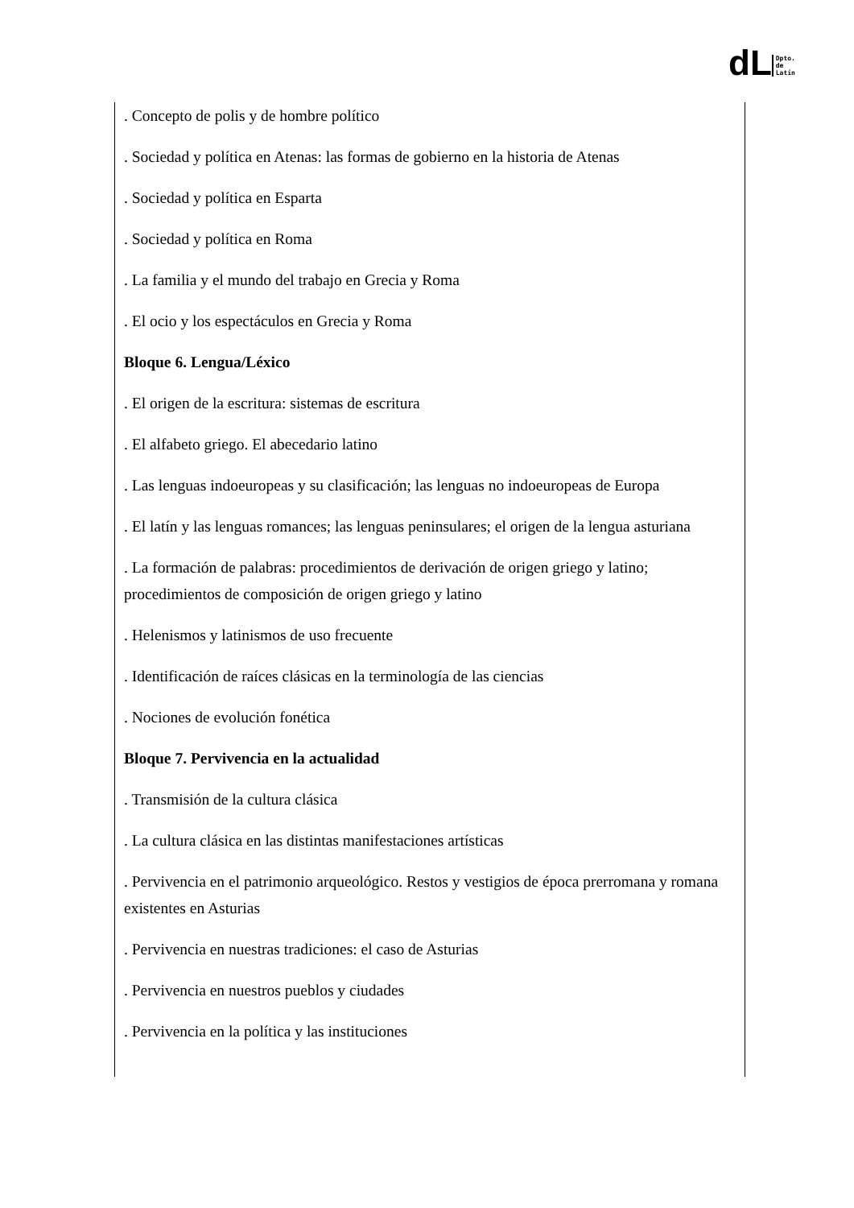dL Dpto.
de
Latín
. Concepto de polis y de hombre político
. Sociedad y política en Atenas: las formas de gobierno en la historia de Atenas
. Sociedad y política en Esparta
. Sociedad y política en Roma
. La familia y el mundo del trabajo en Grecia y Roma
. El ocio y los espectáculos en Grecia y Roma
Bloque 6. Lengua/Léxico
. El origen de la escritura: sistemas de escritura
. El alfabeto griego. El abecedario latino
. Las lenguas indoeuropeas y su clasificación; las lenguas no indoeuropeas de Europa
. El latín y las lenguas romances; las lenguas peninsulares; el origen de la lengua asturiana
. La formación de palabras: procedimientos de derivación de origen griego y latino; procedimientos de composición de origen griego y latino
. Helenismos y latinismos de uso frecuente
. Identificación de raíces clásicas en la terminología de las ciencias
. Nociones de evolución fonética
Bloque 7. Pervivencia en la actualidad
. Transmisión de la cultura clásica
. La cultura clásica en las distintas manifestaciones artísticas
. Pervivencia en el patrimonio arqueológico. Restos y vestigios de época prerromana y romana existentes en Asturias
. Pervivencia en nuestras tradiciones: el caso de Asturias
. Pervivencia en nuestros pueblos y ciudades
. Pervivencia en la política y las instituciones